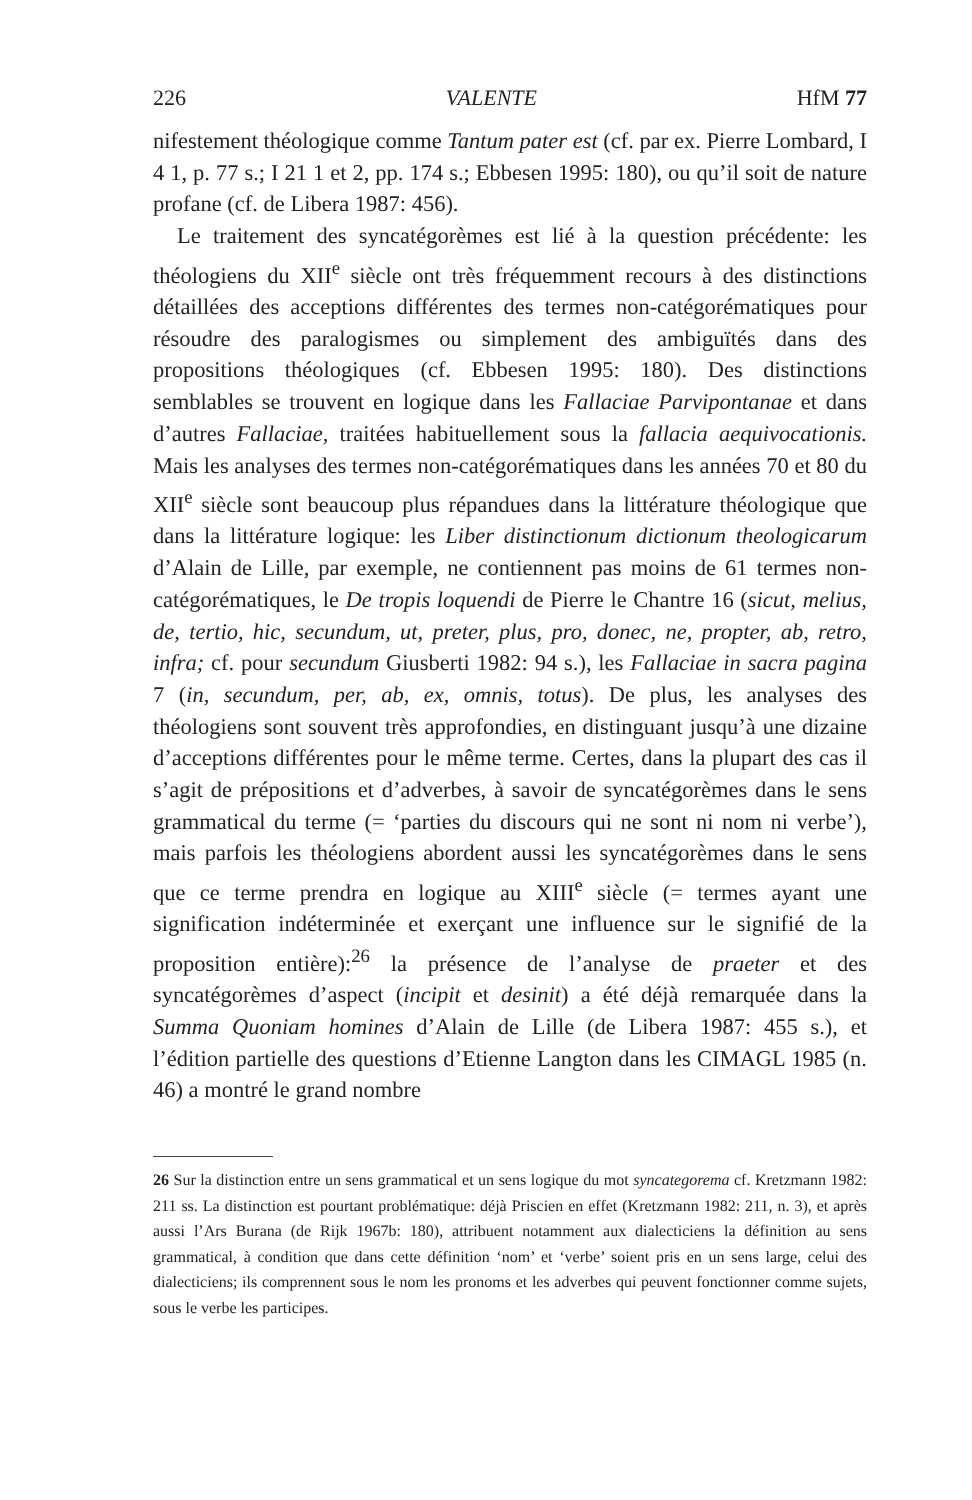226 VALENTE HfM 77
nifestement théologique comme Tantum pater est (cf. par ex. Pierre Lombard, I 4 1, p. 77 s.; I 21 1 et 2, pp. 174 s.; Ebbesen 1995: 180), ou qu’il soit de nature profane (cf. de Libera 1987: 456).
Le traitement des syncatégorèmes est lié à la question précédente: les théologiens du XII<sup>e</sup> siècle ont très fréquemment recours à des distinctions détaillées des acceptions différentes des termes non-catégorématiques pour résoudre des paralogismes ou simplement des ambiguïtés dans des propositions théologiques (cf. Ebbesen 1995: 180). Des distinctions semblables se trouvent en logique dans les Fallaciae Parvipontanae et dans d’autres Fallaciae, traitées habituellement sous la fallacia aequivocationis. Mais les analyses des termes non-catégorématiques dans les années 70 et 80 du XII<sup>e</sup> siècle sont beaucoup plus répandues dans la littérature théologique que dans la littérature logique: les Liber distinctionum dictionum theologicarum d’Alain de Lille, par exemple, ne contiennent pas moins de 61 termes non-catégorématiques, le De tropis loquendi de Pierre le Chantre 16 (sicut, melius, de, tertio, hic, secundum, ut, preter, plus, pro, donec, ne, propter, ab, retro, infra; cf. pour secundum Giusberti 1982: 94 s.), les Fallaciae in sacra pagina 7 (in, secundum, per, ab, ex, omnis, totus). De plus, les analyses des théologiens sont souvent très approfondies, en distinguant jusqu’à une dizaine d’acceptions différentes pour le même terme. Certes, dans la plupart des cas il s’agit de prépositions et d’adverbes, à savoir de syncatégorèmes dans le sens grammatical du terme (= ‘parties du discours qui ne sont ni nom ni verbe’), mais parfois les théologiens abordent aussi les syncatégorèmes dans le sens que ce terme prendra en logique au XIII<sup>e</sup> siècle (= termes ayant une signification indéterminée et exerçant une influence sur le signifié de la proposition entière):<sup>26</sup> la présence de l’analyse de praeter et des syncatégorèmes d’aspect (incipit et desinit) a été déjà remarquée dans la Summa Quoniam homines d’Alain de Lille (de Libera 1987: 455 s.), et l’édition partielle des questions d’Etienne Langton dans les CIMAGL 1985 (n. 46) a montré le grand nombre
26 Sur la distinction entre un sens grammatical et un sens logique du mot syncategorema cf. Kretzmann 1982: 211 ss. La distinction est pourtant problématique: déjà Priscien en effet (Kretzmann 1982: 211, n. 3), et après aussi l’Ars Burana (de Rijk 1967b: 180), attribuent notamment aux dialecticiens la définition au sens grammatical, à condition que dans cette définition ‘nom’ et ‘verbe’ soient pris en un sens large, celui des dialecticiens; ils comprennent sous le nom les pronoms et les adverbes qui peuvent fonctionner comme sujets, sous le verbe les participes.